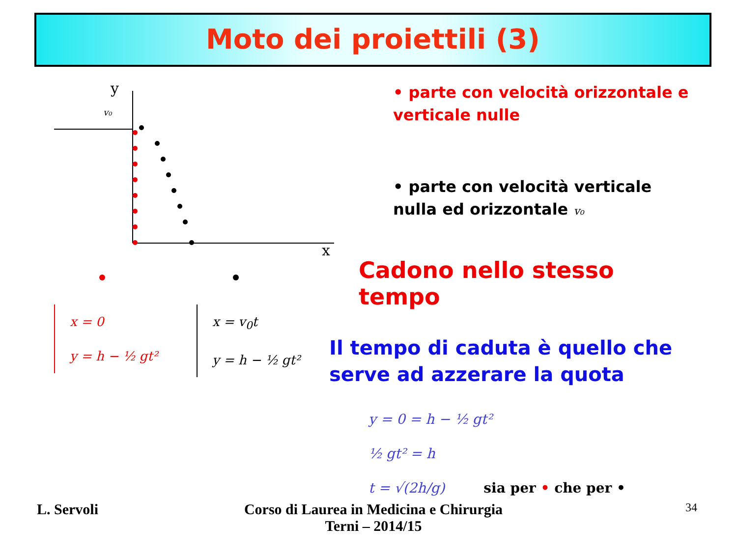Moto dei proiettili (3)
y
x
v₀
x = 0
y = h − ½ gt²
x = v<sub>0</sub>t
y = h − ½ gt²
• parte con velocità orizzontale e verticale nulle
• parte con velocità verticale nulla ed orizzontale v₀
Cadono nello stesso tempo
Il tempo di caduta è quello che serve ad azzerare la quota
y = 0 = h − ½ gt²
½ gt² = h
t = √(2h/g) sia per • che per •
L. Servoli
Corso di Laurea in Medicina e Chirurgia
Terni – 2014/15
34